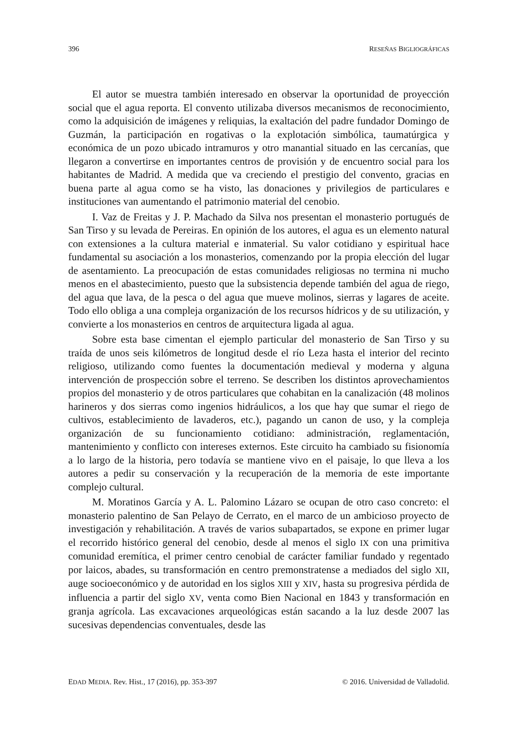396 RESEÑAS BIGLIOGRÁFICAS
El autor se muestra también interesado en observar la oportunidad de proyección social que el agua reporta. El convento utilizaba diversos mecanismos de reconocimiento, como la adquisición de imágenes y reliquias, la exaltación del padre fundador Domingo de Guzmán, la participación en rogativas o la explotación simbólica, taumatúrgica y económica de un pozo ubicado intramuros y otro manantial situado en las cercanías, que llegaron a convertirse en importantes centros de provisión y de encuentro social para los habitantes de Madrid. A medida que va creciendo el prestigio del convento, gracias en buena parte al agua como se ha visto, las donaciones y privilegios de particulares e instituciones van aumentando el patrimonio material del cenobio.
I. Vaz de Freitas y J. P. Machado da Silva nos presentan el monasterio portugués de San Tirso y su levada de Pereiras. En opinión de los autores, el agua es un elemento natural con extensiones a la cultura material e inmaterial. Su valor cotidiano y espiritual hace fundamental su asociación a los monasterios, comenzando por la propia elección del lugar de asentamiento. La preocupación de estas comunidades religiosas no termina ni mucho menos en el abastecimiento, puesto que la subsistencia depende también del agua de riego, del agua que lava, de la pesca o del agua que mueve molinos, sierras y lagares de aceite. Todo ello obliga a una compleja organización de los recursos hídricos y de su utilización, y convierte a los monasterios en centros de arquitectura ligada al agua.
Sobre esta base cimentan el ejemplo particular del monasterio de San Tirso y su traída de unos seis kilómetros de longitud desde el río Leza hasta el interior del recinto religioso, utilizando como fuentes la documentación medieval y moderna y alguna intervención de prospección sobre el terreno. Se describen los distintos aprovechamientos propios del monasterio y de otros particulares que cohabitan en la canalización (48 molinos harineros y dos sierras como ingenios hidráulicos, a los que hay que sumar el riego de cultivos, establecimiento de lavaderos, etc.), pagando un canon de uso, y la compleja organización de su funcionamiento cotidiano: administración, reglamentación, mantenimiento y conflicto con intereses externos. Este circuito ha cambiado su fisionomía a lo largo de la historia, pero todavía se mantiene vivo en el paisaje, lo que lleva a los autores a pedir su conservación y la recuperación de la memoria de este importante complejo cultural.
M. Moratinos García y A. L. Palomino Lázaro se ocupan de otro caso concreto: el monasterio palentino de San Pelayo de Cerrato, en el marco de un ambicioso proyecto de investigación y rehabilitación. A través de varios subapartados, se expone en primer lugar el recorrido histórico general del cenobio, desde al menos el siglo IX con una primitiva comunidad eremítica, el primer centro cenobial de carácter familiar fundado y regentado por laicos, abades, su transformación en centro premonstratense a mediados del siglo XII, auge socioeconómico y de autoridad en los siglos XIII y XIV, hasta su progresiva pérdida de influencia a partir del siglo XV, venta como Bien Nacional en 1843 y transformación en granja agrícola. Las excavaciones arqueológicas están sacando a la luz desde 2007 las sucesivas dependencias conventuales, desde las
EDAD MEDIA. Rev. Hist., 17 (2016), pp. 353-397 © 2016. Universidad de Valladolid.